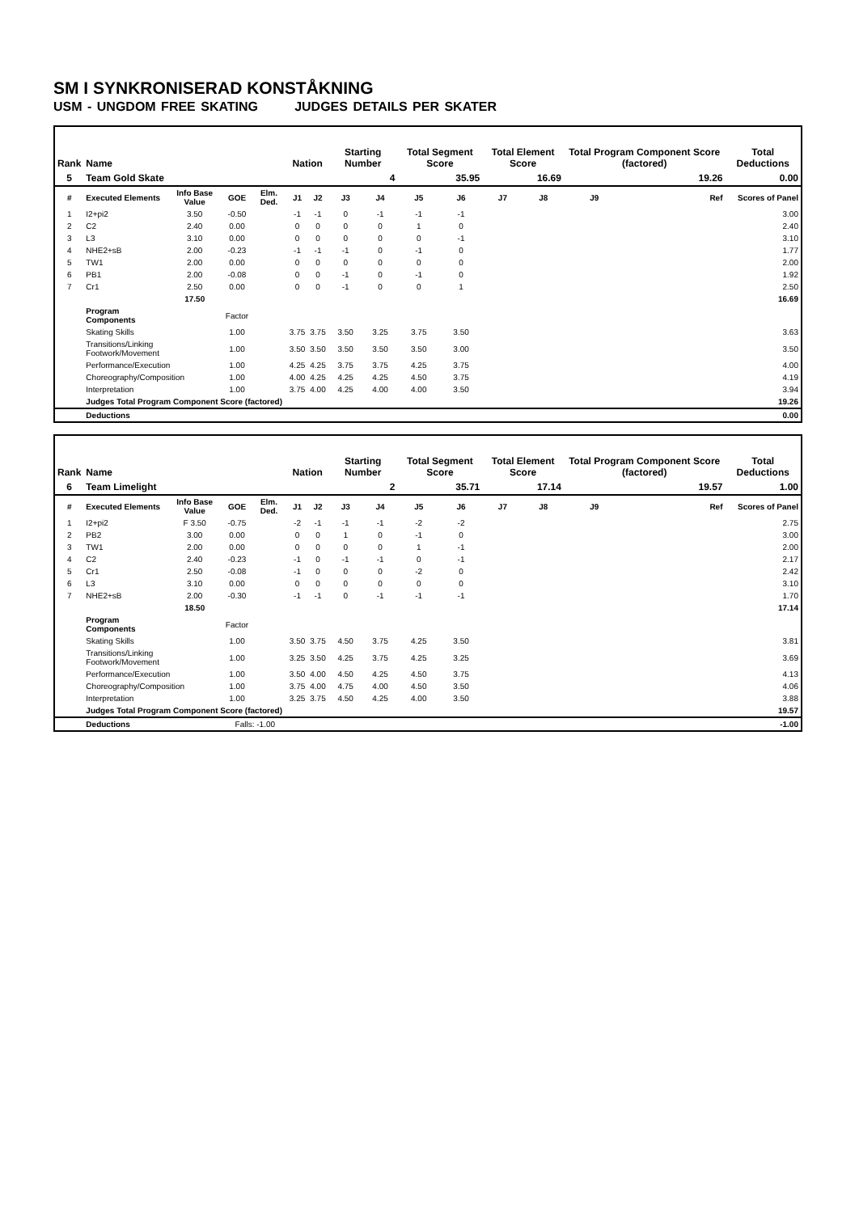SM I SYNKRONISERAD KONSTÅKNING
USM - UNGDOM FREE SKATING JUDGES DETAILS PER SKATER
| Rank | Name | | | | Nation | | Starting Number | | Total Segment Score | | Total Element Score | | Total Program Component Score (factored) | | | Total Deductions |
| --- | --- | --- | --- | --- | --- | --- | --- | --- | --- | --- | --- | --- | --- | --- | --- | --- |
| 5 | Team Gold Skate | | | | | | 4 | | 35.95 | | 16.69 | | 19.26 | | | 0.00 |
| # | Executed Elements | Info Base Value | GOE | Elm. Ded. | J1 | J2 | J3 | J4 | J5 | J6 | J7 | J8 | J9 | | Ref | Scores of Panel |
| 1 | I2+pi2 | 3.50 | -0.50 | | -1 | -1 | 0 | -1 | -1 | -1 | | | | | | 3.00 |
| 2 | C2 | 2.40 | 0.00 | | 0 | 0 | 0 | 0 | 1 | 0 | | | | | | 2.40 |
| 3 | L3 | 3.10 | 0.00 | | 0 | 0 | 0 | 0 | 0 | -1 | | | | | | 3.10 |
| 4 | NHE2+sB | 2.00 | -0.23 | | -1 | -1 | -1 | 0 | -1 | 0 | | | | | | 1.77 |
| 5 | TW1 | 2.00 | 0.00 | | 0 | 0 | 0 | 0 | 0 | 0 | | | | | | 2.00 |
| 6 | PB1 | 2.00 | -0.08 | | 0 | 0 | -1 | 0 | -1 | 0 | | | | | | 1.92 |
| 7 | Cr1 | 2.50 | 0.00 | | 0 | 0 | -1 | 0 | 0 | 1 | | | | | | 2.50 |
| | | 17.50 | | | | | | | | | | | | | | 16.69 |
| | Program Components | | Factor | | | | | | | | | | | | | |
| | Skating Skills | | 1.00 | | 3.75 | 3.75 | 3.50 | 3.25 | 3.75 | 3.50 | | | | | | 3.63 |
| | Transitions/Linking Footwork/Movement | | 1.00 | | 3.50 | 3.50 | 3.50 | 3.50 | 3.50 | 3.00 | | | | | | 3.50 |
| | Performance/Execution | | 1.00 | | 4.25 | 4.25 | 3.75 | 3.75 | 4.25 | 3.75 | | | | | | 4.00 |
| | Choreography/Composition | | 1.00 | | 4.00 | 4.25 | 4.25 | 4.25 | 4.50 | 3.75 | | | | | | 4.19 |
| | Interpretation | | 1.00 | | 3.75 | 4.00 | 4.25 | 4.00 | 4.00 | 3.50 | | | | | | 3.94 |
| | Judges Total Program Component Score (factored) | | | | | | | | | | | | | | | 19.26 |
| | Deductions | | | | | | | | | | | | | | | 0.00 |
| Rank | Name | | | | Nation | | Starting Number | | Total Segment Score | | Total Element Score | | Total Program Component Score (factored) | | | Total Deductions |
| --- | --- | --- | --- | --- | --- | --- | --- | --- | --- | --- | --- | --- | --- | --- | --- | --- |
| 6 | Team Limelight | | | | | | 2 | | 35.71 | | 17.14 | | 19.57 | | | 1.00 |
| # | Executed Elements | Info Base Value | GOE | Elm. Ded. | J1 | J2 | J3 | J4 | J5 | J6 | J7 | J8 | J9 | | Ref | Scores of Panel |
| 1 | I2+pi2 | F 3.50 | -0.75 | | -2 | -1 | -1 | -1 | -2 | -2 | | | | | | 2.75 |
| 2 | PB2 | 3.00 | 0.00 | | 0 | 0 | 1 | 0 | -1 | 0 | | | | | | 3.00 |
| 3 | TW1 | 2.00 | 0.00 | | 0 | 0 | 0 | 0 | 1 | -1 | | | | | | 2.00 |
| 4 | C2 | 2.40 | -0.23 | | -1 | 0 | -1 | -1 | 0 | -1 | | | | | | 2.17 |
| 5 | Cr1 | 2.50 | -0.08 | | -1 | 0 | 0 | 0 | -2 | 0 | | | | | | 2.42 |
| 6 | L3 | 3.10 | 0.00 | | 0 | 0 | 0 | 0 | 0 | 0 | | | | | | 3.10 |
| 7 | NHE2+sB | 2.00 | -0.30 | | -1 | -1 | 0 | -1 | -1 | -1 | | | | | | 1.70 |
| | | 18.50 | | | | | | | | | | | | | | 17.14 |
| | Program Components | | Factor | | | | | | | | | | | | | |
| | Skating Skills | | 1.00 | | 3.50 | 3.75 | 4.50 | 3.75 | 4.25 | 3.50 | | | | | | 3.81 |
| | Transitions/Linking Footwork/Movement | | 1.00 | | 3.25 | 3.50 | 4.25 | 3.75 | 4.25 | 3.25 | | | | | | 3.69 |
| | Performance/Execution | | 1.00 | | 3.50 | 4.00 | 4.50 | 4.25 | 4.50 | 3.75 | | | | | | 4.13 |
| | Choreography/Composition | | 1.00 | | 3.75 | 4.00 | 4.75 | 4.00 | 4.50 | 3.50 | | | | | | 4.06 |
| | Interpretation | | 1.00 | | 3.25 | 3.75 | 4.50 | 4.25 | 4.00 | 3.50 | | | | | | 3.88 |
| | Judges Total Program Component Score (factored) | | | | | | | | | | | | | | | 19.57 |
| | Deductions | | Falls: -1.00 | | | | | | | | | | | | | -1.00 |